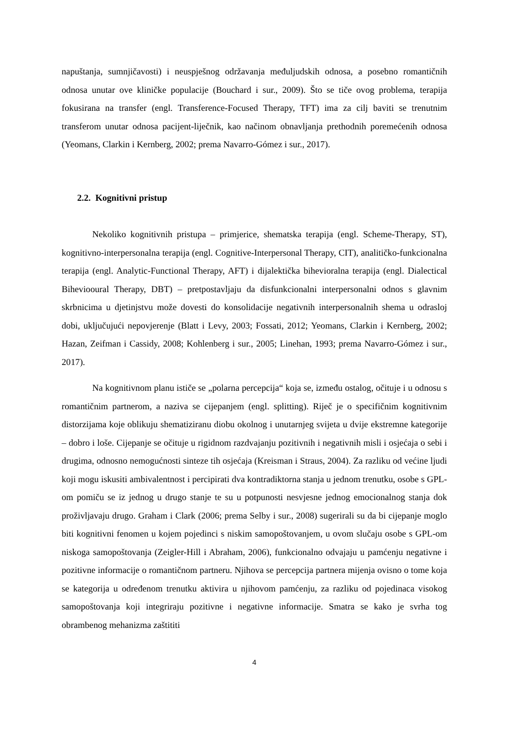napuštanja, sumnjičavosti) i neuspješnog održavanja međuljudskih odnosa, a posebno romantičnih odnosa unutar ove kliničke populacije (Bouchard i sur., 2009). Što se tiče ovog problema, terapija fokusirana na transfer (engl. Transference-Focused Therapy, TFT) ima za cilj baviti se trenutnim transferom unutar odnosa pacijent-liječnik, kao načinom obnavljanja prethodnih poremećenih odnosa (Yeomans, Clarkin i Kernberg, 2002; prema Navarro-Gómez i sur., 2017).
2.2. Kognitivni pristup
Nekoliko kognitivnih pristupa – primjerice, shematska terapija (engl. Scheme-Therapy, ST), kognitivno-interpersonalna terapija (engl. Cognitive-Interpersonal Therapy, CIT), analitičko-funkcionalna terapija (engl. Analytic-Functional Therapy, AFT) i dijalektička bihevioralna terapija (engl. Dialectical Biheviooural Therapy, DBT) – pretpostavljaju da disfunkcionalni interpersonalni odnos s glavnim skrbnicima u djetinjstvu može dovesti do konsolidacije negativnih interpersonalnih shema u odrasloj dobi, uključujući nepovjerenje (Blatt i Levy, 2003; Fossati, 2012; Yeomans, Clarkin i Kernberg, 2002; Hazan, Zeifman i Cassidy, 2008; Kohlenberg i sur., 2005; Linehan, 1993; prema Navarro-Gómez i sur., 2017).
Na kognitivnom planu ističe se „polarna percepcija“ koja se, između ostalog, očituje i u odnosu s romantičnim partnerom, a naziva se cijepanjem (engl. splitting). Riječ je o specifičnim kognitivnim distorzijama koje oblikuju shematiziranu diobu okolnog i unutarnjeg svijeta u dvije ekstremne kategorije – dobro i loše. Cijepanje se očituje u rigidnom razdvajanju pozitivnih i negativnih misli i osjećaja o sebi i drugima, odnosno nemogućnosti sinteze tih osjećaja (Kreisman i Straus, 2004). Za razliku od većine ljudi koji mogu iskusiti ambivalentnost i percipirati dva kontradiktorna stanja u jednom trenutku, osobe s GPL-om pomiču se iz jednog u drugo stanje te su u potpunosti nesvjesne jednog emocionalnog stanja dok proživljavaju drugo. Graham i Clark (2006; prema Selby i sur., 2008) sugerirali su da bi cijepanje moglo biti kognitivni fenomen u kojem pojedinci s niskim samopoštovanjem, u ovom slučaju osobe s GPL-om niskoga samopoštovanja (Zeigler-Hill i Abraham, 2006), funkcionalno odvajaju u pamćenju negativne i pozitivne informacije o romantičnom partneru. Njihova se percepcija partnera mijenja ovisno o tome koja se kategorija u određenom trenutku aktivira u njihovom pamćenju, za razliku od pojedinaca visokog samopoštovanja koji integriraju pozitivne i negativne informacije. Smatra se kako je svrha tog obrambenog mehanizma zaštititi
4